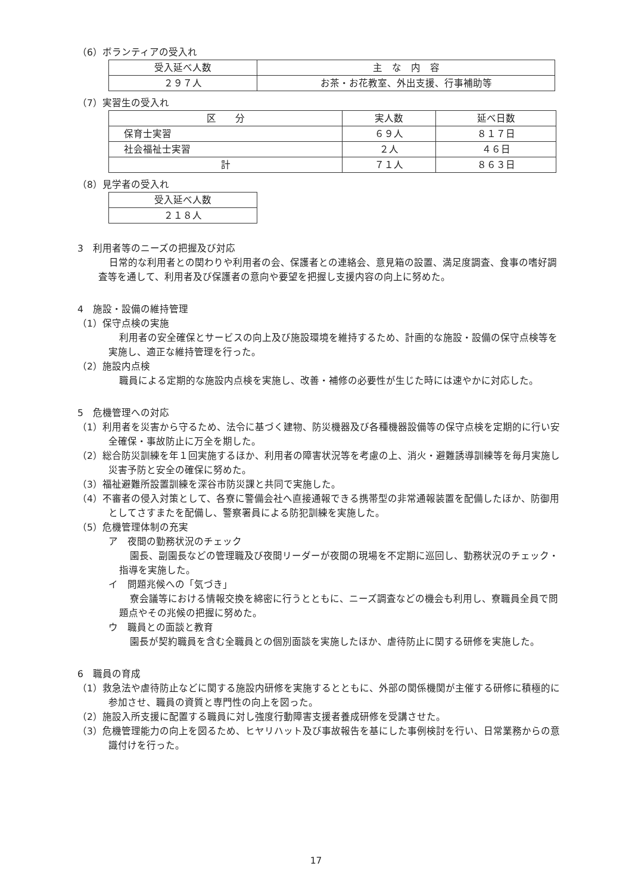（6）ボランティアの受入れ
| 受入延べ人数 | 主 な 内 容 |
| --- | --- |
| ２９７人 | お茶・お花教室、外出支援、行事補助等 |
（7）実習生の受入れ
| 区 分 | 実人数 | 延べ日数 |
| --- | --- | --- |
| 保育士実習 | ６９人 | ８１７日 |
| 社会福祉士実習 | ２人 | ４６日 |
| 計 | ７１人 | ８６３日 |
（8）見学者の受入れ
| 受入延べ人数 |
| --- |
| ２１８人 |
3　利用者等のニーズの把握及び対応
日常的な利用者との関わりや利用者の会、保護者との連絡会、意見箱の設置、満足度調査、食事の嗜好調査等を通して、利用者及び保護者の意向や要望を把握し支援内容の向上に努めた。
4　施設・設備の維持管理
（1）保守点検の実施
利用者の安全確保とサービスの向上及び施設環境を維持するため、計画的な施設・設備の保守点検等を実施し、適正な維持管理を行った。
（2）施設内点検
職員による定期的な施設内点検を実施し、改善・補修の必要性が生じた時には速やかに対応した。
5　危機管理への対応
（1）利用者を災害から守るため、法令に基づく建物、防災機器及び各種機器設備等の保守点検を定期的に行い安全確保・事故防止に万全を期した。
（2）総合防災訓練を年１回実施するほか、利用者の障害状況等を考慮の上、消火・避難誘導訓練等を毎月実施し災害予防と安全の確保に努めた。
（3）福祉避難所設置訓練を深谷市防災課と共同で実施した。
（4）不審者の侵入対策として、各寮に警備会社へ直接通報できる携帯型の非常通報装置を配備したほか、防御用としてさすまたを配備し、警察署員による防犯訓練を実施した。
（5）危機管理体制の充実
ア　夜間の勤務状況のチェック
園長、副園長などの管理職及び夜間リーダーが夜間の現場を不定期に巡回し、勤務状況のチェック・指導を実施した。
イ　問題兆候への「気づき」
寮会議等における情報交換を綿密に行うとともに、ニーズ調査などの機会も利用し、寮職員全員で問題点やその兆候の把握に努めた。
ウ　職員との面談と教育
園長が契約職員を含む全職員との個別面談を実施したほか、虐待防止に関する研修を実施した。
6　職員の育成
（1）救急法や虐待防止などに関する施設内研修を実施するとともに、外部の関係機関が主催する研修に積極的に参加させ、職員の資質と専門性の向上を図った。
（2）施設入所支援に配置する職員に対し強度行動障害支援者養成研修を受講させた。
（3）危機管理能力の向上を図るため、ヒヤリハット及び事故報告を基にした事例検討を行い、日常業務からの意識付けを行った。
17